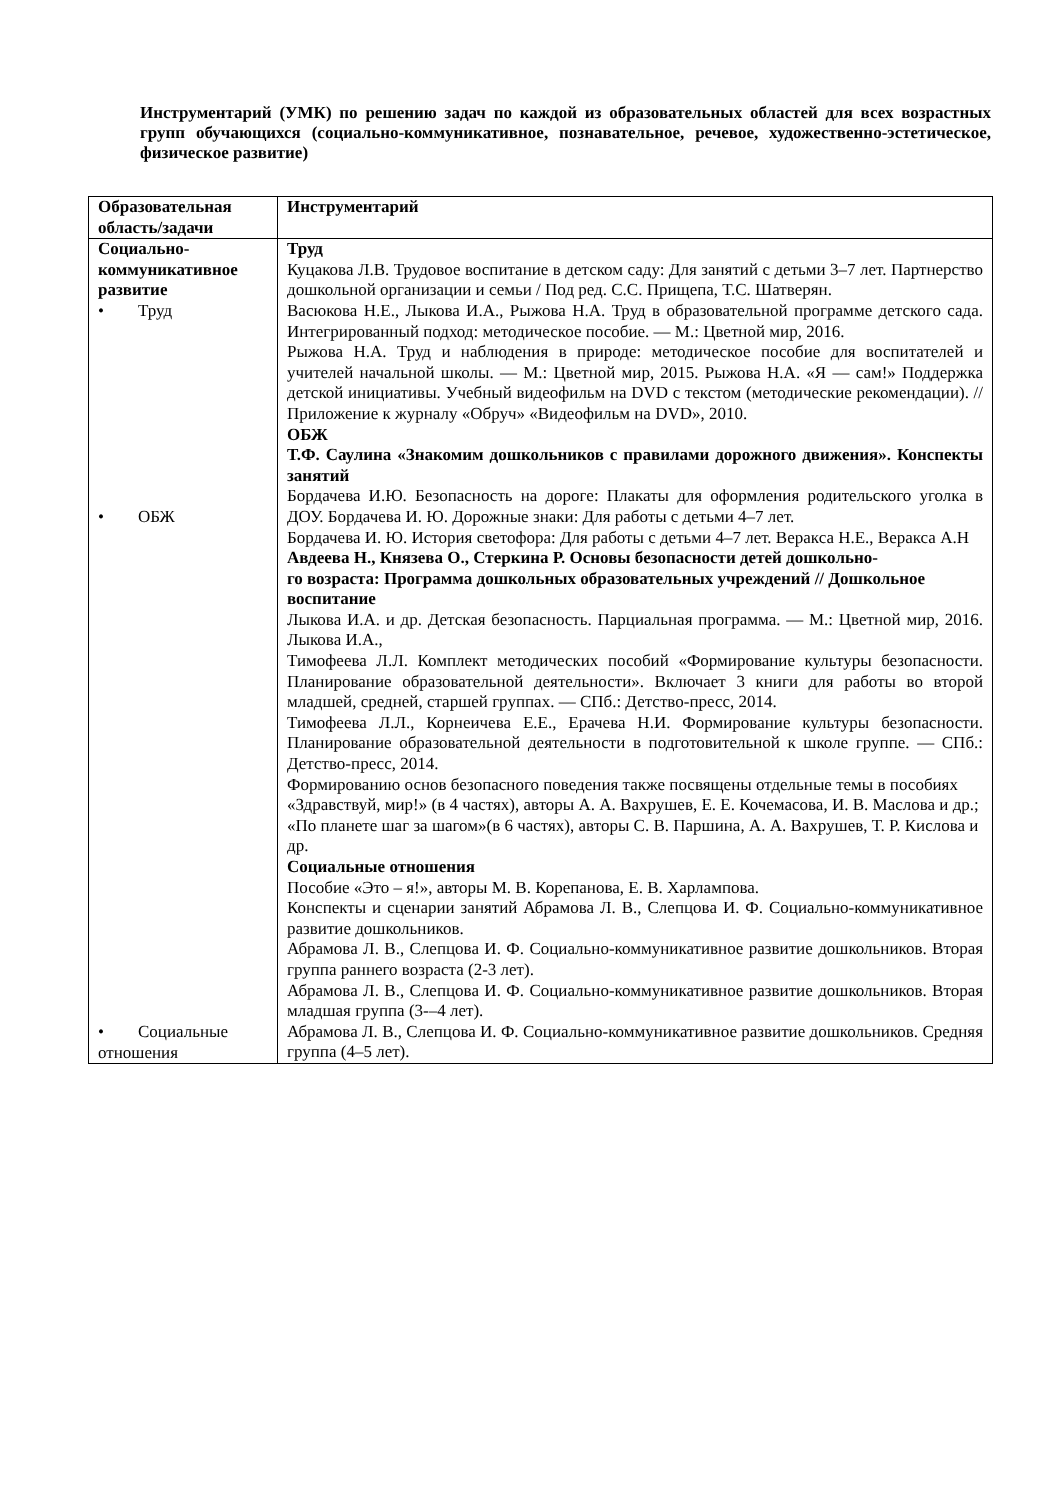Инструментарий (УМК) по решению задач по каждой из образовательных областей для всех возрастных групп обучающихся (социально-коммуникативное, познавательное, речевое, художественно-эстетическое, физическое развитие)
| Образовательная область/задачи | Инструментарий |
| --- | --- |
| Социально-коммуникативное развитие • Труд • ОБЖ • Социальные отношения | Труд Куцакова Л.В. Трудовое воспитание в детском саду: Для занятий с детьми 3–7 лет. Партнерство дошкольной организации и семьи / Под ред. С.С. Прищепа, Т.С. Шатверян. Васюкова Н.Е., Лыкова И.А., Рыжова Н.А. Труд в образовательной программе детского сада. Интегрированный подход: методическое пособие. — М.: Цветной мир, 2016. Рыжова Н.А. Труд и наблюдения в природе: методическое пособие для воспитателей и учителей начальной школы. — М.: Цветной мир, 2015. Рыжова Н.А. «Я — сам!» Поддержка детской инициативы. Учебный видеофильм на DVD с текстом (методические рекомендации). // Приложение к журналу «Обруч» «Видеофильм на DVD», 2010. ОБЖ Т.Ф. Саулина «Знакомим дошкольников с правилами дорожного движения». Конспекты занятий Бордачева И.Ю. Безопасность на дороге: Плакаты для оформления родительского уголка в ДОУ. Бордачева И. Ю. Дорожные знаки: Для работы с детьми 4–7 лет. Бордачева И. Ю. История светофора: Для работы с детьми 4–7 лет. Веракса Н.Е., Веракса А.Н Авдеева Н., Князева О., Стеркина Р. Основы безопасности детей дошкольно- го возраста: Программа дошкольных образовательных учреждений // Дошкольное воспитание Лыкова И.А. и др. Детская безопасность. Парциальная программа. — М.: Цветной мир, 2016. Лыкова И.А., Тимофеева Л.Л. Комплект методических пособий «Формирование культуры безопасности. Планирование образовательной деятельности». Включает 3 книги для работы во второй младшей, средней, старшей группах. — СПб.: Детство-пресс, 2014. Тимофеева Л.Л., Корнеичева Е.Е., Ерачева Н.И. Формирование культуры безопасности. Планирование образовательной деятельности в подготовительной к школе группе. — СПб.: Детство-пресс, 2014. Формированию основ безопасного поведения также посвящены отдельные темы в пособиях «Здравствуй, мир!» (в 4 частях), авторы А. А. Вахрушев, Е. Е. Кочемасова, И. В. Маслова и др.; «По планете шаг за шагом»(в 6 частях), авторы С. В. Паршина, А. А. Вахрушев, Т. Р. Кислова и др. Социальные отношения Пособие «Это – я!», авторы М. В. Корепанова, Е. В. Харлампова. Конспекты и сценарии занятий Абрамова Л. В., Слепцова И. Ф. Социально-коммуникативное развитие дошкольников. Абрамова Л. В., Слепцова И. Ф. Социально-коммуникативное развитие дошкольников. Вторая группа раннего возраста (2-3 лет). Абрамова Л. В., Слепцова И. Ф. Социально-коммуникативное развитие дошкольников. Вторая младшая группа (3-–4 лет). Абрамова Л. В., Слепцова И. Ф. Социально-коммуникативное развитие дошкольников. Средняя группа (4–5 лет). |